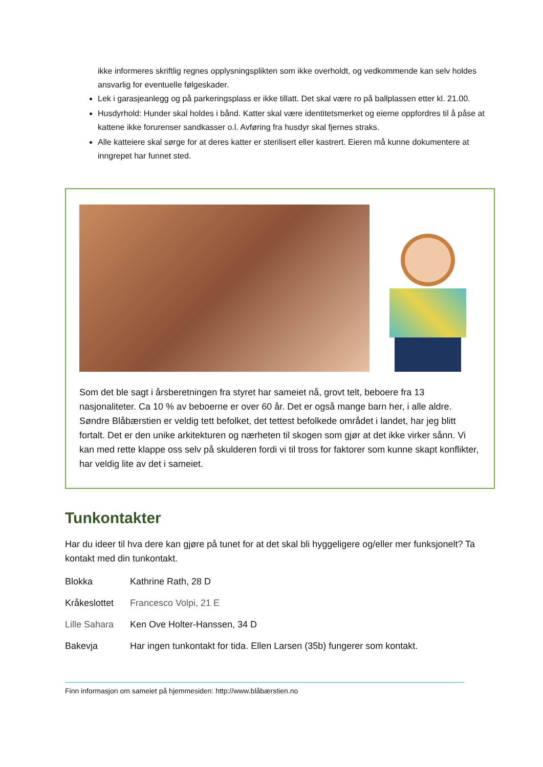ikke informeres skriftlig regnes opplysningsplikten som ikke overholdt, og vedkommende kan selv holdes ansvarlig for eventuelle følgeskader.
Lek i garasjeanlegg og på parkeringsplass er ikke tillatt. Det skal være ro på ballplassen etter kl. 21.00.
Husdyrhold: Hunder skal holdes i bånd. Katter skal være identitetsmerket og eierne oppfordres til å påse at kattene ikke forurenser sandkasser o.l. Avføring fra husdyr skal fjernes straks.
Alle katteiere skal sørge for at deres katter er sterilisert eller kastrert. Eieren må kunne dokumentere at inngrepet har funnet sted.
Som det ble sagt i årsberetningen fra styret har sameiet nå, grovt telt, beboere fra 13 nasjonaliteter. Ca 10 % av beboerne er over 60 år. Det er også mange barn her, i alle aldre. Søndre Blåbærstien er veldig tett befolket, det tettest befolkede området i landet, har jeg blitt fortalt. Det er den unike arkitekturen og nærheten til skogen som gjør at det ikke virker sånn. Vi kan med rette klappe oss selv på skulderen fordi vi til tross for faktorer som kunne skapt konflikter, har veldig lite av det i sameiet.
Tunkontakter
Har du ideer til hva dere kan gjøre på tunet for at det skal bli hyggeligere og/eller mer funksjonelt? Ta kontakt med din tunkontakt.
Blokka Kathrine Rath, 28 D
Kråkeslottet Francesco Volpi, 21 E
Lille Sahara Ken Ove Holter-Hanssen, 34 D
Bakevja Har ingen tunkontakt for tida. Ellen Larsen (35b) fungerer som kontakt.
Finn informasjon om sameiet på hjemmesiden: http://www.blåbærstien.no